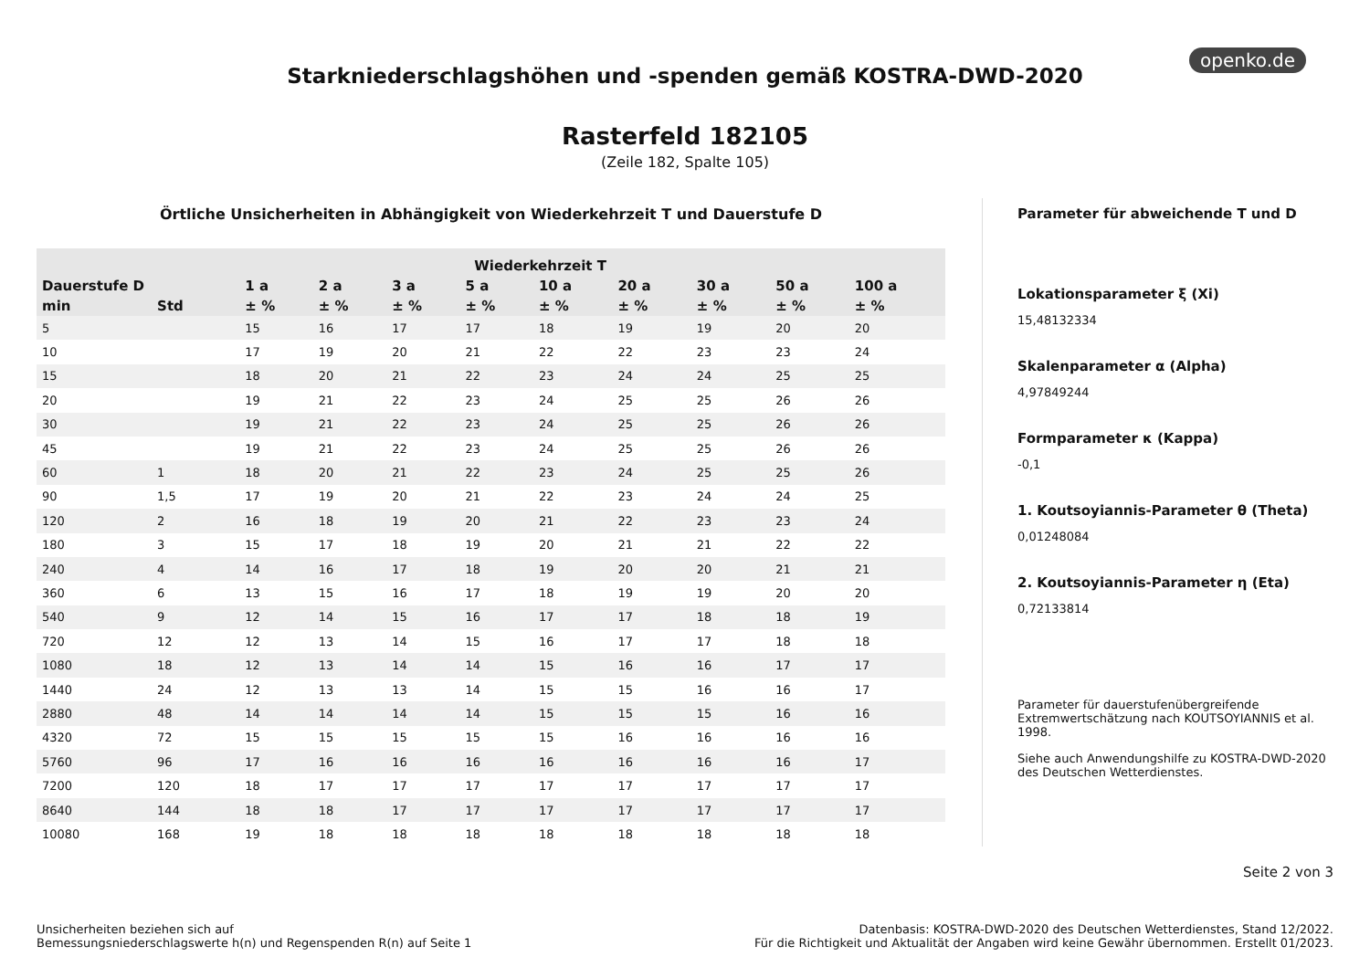openko.de
Starkniederschlagshöhen und -spenden gemäß KOSTRA-DWD-2020
Rasterfeld 182105
(Zeile 182, Spalte 105)
Örtliche Unsicherheiten in Abhängigkeit von Wiederkehrzeit T und Dauerstufe D
| | | Wiederkehrzeit T | | | | | | | | |
| --- | --- | --- | --- | --- | --- | --- | --- | --- | --- | --- |
| Dauerstufe D | | 1 a | 2 a | 3 a | 5 a | 10 a | 20 a | 30 a | 50 a | 100 a |
| min | Std | ± % | ± % | ± % | ± % | ± % | ± % | ± % | ± % | ± % |
| 5 | | 15 | 16 | 17 | 17 | 18 | 19 | 19 | 20 | 20 |
| 10 | | 17 | 19 | 20 | 21 | 22 | 22 | 23 | 23 | 24 |
| 15 | | 18 | 20 | 21 | 22 | 23 | 24 | 24 | 25 | 25 |
| 20 | | 19 | 21 | 22 | 23 | 24 | 25 | 25 | 26 | 26 |
| 30 | | 19 | 21 | 22 | 23 | 24 | 25 | 25 | 26 | 26 |
| 45 | | 19 | 21 | 22 | 23 | 24 | 25 | 25 | 26 | 26 |
| 60 | 1 | 18 | 20 | 21 | 22 | 23 | 24 | 25 | 25 | 26 |
| 90 | 1,5 | 17 | 19 | 20 | 21 | 22 | 23 | 24 | 24 | 25 |
| 120 | 2 | 16 | 18 | 19 | 20 | 21 | 22 | 23 | 23 | 24 |
| 180 | 3 | 15 | 17 | 18 | 19 | 20 | 21 | 21 | 22 | 22 |
| 240 | 4 | 14 | 16 | 17 | 18 | 19 | 20 | 20 | 21 | 21 |
| 360 | 6 | 13 | 15 | 16 | 17 | 18 | 19 | 19 | 20 | 20 |
| 540 | 9 | 12 | 14 | 15 | 16 | 17 | 17 | 18 | 18 | 19 |
| 720 | 12 | 12 | 13 | 14 | 15 | 16 | 17 | 17 | 18 | 18 |
| 1080 | 18 | 12 | 13 | 14 | 14 | 15 | 16 | 16 | 17 | 17 |
| 1440 | 24 | 12 | 13 | 13 | 14 | 15 | 15 | 16 | 16 | 17 |
| 2880 | 48 | 14 | 14 | 14 | 14 | 15 | 15 | 15 | 16 | 16 |
| 4320 | 72 | 15 | 15 | 15 | 15 | 15 | 16 | 16 | 16 | 16 |
| 5760 | 96 | 17 | 16 | 16 | 16 | 16 | 16 | 16 | 16 | 17 |
| 7200 | 120 | 18 | 17 | 17 | 17 | 17 | 17 | 17 | 17 | 17 |
| 8640 | 144 | 18 | 18 | 17 | 17 | 17 | 17 | 17 | 17 | 17 |
| 10080 | 168 | 19 | 18 | 18 | 18 | 18 | 18 | 18 | 18 | 18 |
Parameter für abweichende T und D
Lokationsparameter ξ (Xi)
15,48132334
Skalenparameter α (Alpha)
4,97849244
Formparameter κ (Kappa)
-0,1
1. Koutsoyiannis-Parameter θ (Theta)
0,01248084
2. Koutsoyiannis-Parameter η (Eta)
0,72133814
Parameter für dauerstufenübergreifende Extremwertschätzung nach KOUTSOYIANNIS et al. 1998.
Siehe auch Anwendungshilfe zu KOSTRA-DWD-2020 des Deutschen Wetterdienstes.
Seite 2 von 3
Unsicherheiten beziehen sich auf
Bemessungsniederschlagswerte h(n) und Regenspenden R(n) auf Seite 1
Datenbasis: KOSTRA-DWD-2020 des Deutschen Wetterdienstes, Stand 12/2022.
Für die Richtigkeit und Aktualität der Angaben wird keine Gewähr übernommen. Erstellt 01/2023.